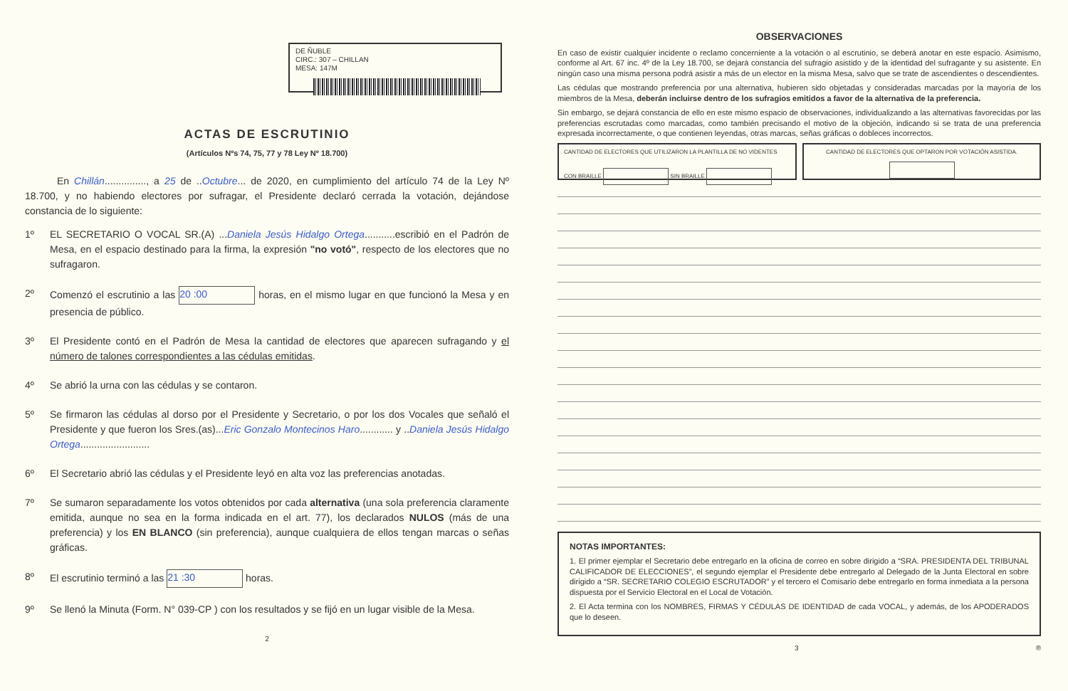DE ÑUBLE
CIRC.: 307 – CHILLAN
MESA: 147M
ACTAS DE ESCRUTINIO
(Artículos Nºs 74, 75, 77 y 78 Ley Nº 18.700)
En Chillán..............., a 25 de ..Octubre... de 2020, en cumplimiento del artículo 74 de la Ley Nº 18.700, y no habiendo electores por sufragar, el Presidente declaró cerrada la votación, dejándose constancia de lo siguiente:
1º EL SECRETARIO O VOCAL SR.(A) ...Daniela Jesús Hidalgo Ortega...........escribió en el Padrón de Mesa, en el espacio destinado para la firma, la expresión "no votó", respecto de los electores que no sufragaron.
2º Comenzó el escrutinio a las 20 :00 horas, en el mismo lugar en que funcionó la Mesa y en presencia de público.
3º El Presidente contó en el Padrón de Mesa la cantidad de electores que aparecen sufragando y el número de talones correspondientes a las cédulas emitidas.
4º Se abrió la urna con las cédulas y se contaron.
5º Se firmaron las cédulas al dorso por el Presidente y Secretario, o por los dos Vocales que señaló el Presidente y que fueron los Sres.(as)...Eric Gonzalo Montecinos Haro............ y ..Daniela Jesús Hidalgo Ortega.........................
6º El Secretario abrió las cédulas y el Presidente leyó en alta voz las preferencias anotadas.
7º Se sumaron separadamente los votos obtenidos por cada alternativa (una sola preferencia claramente emitida, aunque no sea en la forma indicada en el art. 77), los declarados NULOS (más de una preferencia) y los EN BLANCO (sin preferencia), aunque cualquiera de ellos tengan marcas o señas gráficas.
8º El escrutinio terminó a las 21 :30 horas.
9º Se llenó la Minuta (Form. N° 039-CP ) con los resultados y se fijó en un lugar visible de la Mesa.
2
OBSERVACIONES
En caso de existir cualquier incidente o reclamo concerniente a la votación o al escrutinio, se deberá anotar en este espacio. Asimismo, conforme al Art. 67 inc. 4º de la Ley 18.700, se dejará constancia del sufragio asistido y de la identidad del sufragante y su asistente. En ningún caso una misma persona podrá asistir a más de un elector en la misma Mesa, salvo que se trate de ascendientes o descendientes.
Las cédulas que mostrando preferencia por una alternativa, hubieren sido objetadas y consideradas marcadas por la mayoría de los miembros de la Mesa, deberán incluirse dentro de los sufragios emitidos a favor de la alternativa de la preferencia.
Sin embargo, se dejará constancia de ello en este mismo espacio de observaciones, individualizando a las alternativas favorecidas por las preferencias escrutadas como marcadas, como también precisando el motivo de la objeción, indicando si se trata de una preferencia expresada incorrectamente, o que contienen leyendas, otras marcas, señas gráficas o dobleces incorrectos.
CANTIDAD DE ELECTORES QUE UTILIZARON LA PLANTILLA DE NO VIDENTES
CON BRAILLE SIN BRAILLE
CANTIDAD DE ELECTORES QUE OPTARON POR VOTACIÓN ASISTIDA.
NOTAS IMPORTANTES:
1. El primer ejemplar el Secretario debe entregarlo en la oficina de correo en sobre dirigido a “SRA. PRESIDENTA DEL TRIBUNAL CALIFICADOR DE ELECCIONES”, el segundo ejemplar el Presidente debe entregarlo al Delegado de la Junta Electoral en sobre dirigido a “SR. SECRETARIO COLEGIO ESCRUTADOR” y el tercero el Comisario debe entregarlo en forma inmediata a la persona dispuesta por el Servicio Electoral en el Local de Votación.
2. El Acta termina con los NOMBRES, FIRMAS Y CÉDULAS DE IDENTIDAD de cada VOCAL, y además, de los APODERADOS que lo deseen.
3 ®